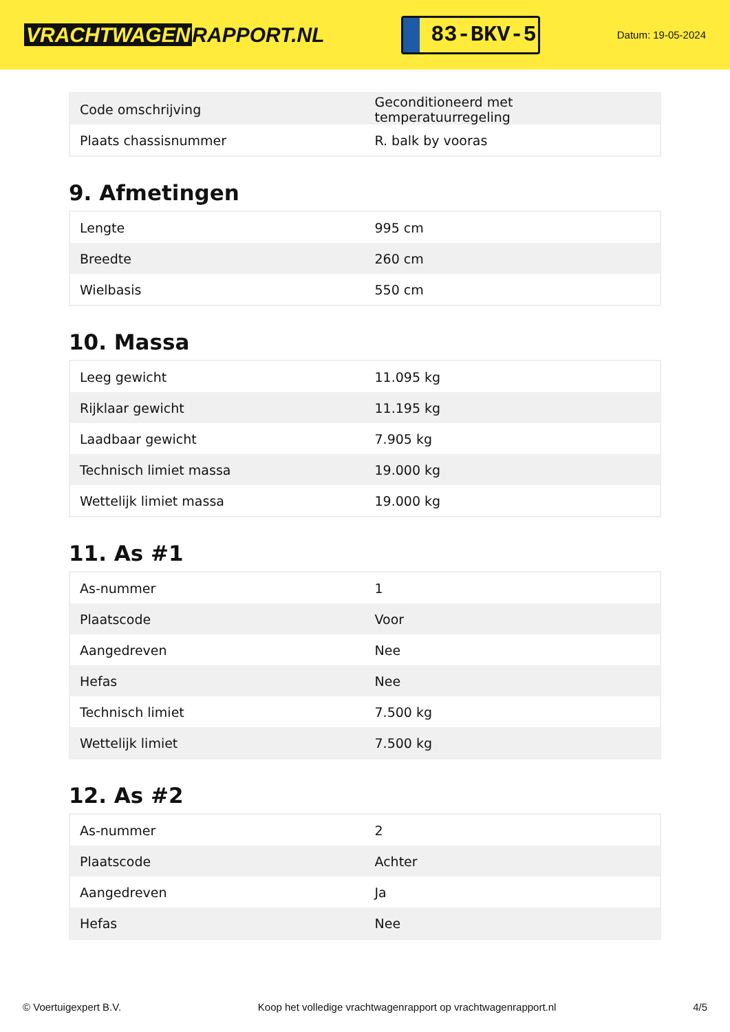VRACHTWAGEN RAPPORT.NL
83-BKV-5
Datum: 19-05-2024
| Code omschrijving | Geconditioneerd met temperatuurregeling |
| Plaats chassisnummer | R. balk by vooras |
9. Afmetingen
| Lengte | 995 cm |
| Breedte | 260 cm |
| Wielbasis | 550 cm |
10. Massa
| Leeg gewicht | 11.095 kg |
| Rijklaar gewicht | 11.195 kg |
| Laadbaar gewicht | 7.905 kg |
| Technisch limiet massa | 19.000 kg |
| Wettelijk limiet massa | 19.000 kg |
11. As #1
| As-nummer | 1 |
| Plaatscode | Voor |
| Aangedreven | Nee |
| Hefas | Nee |
| Technisch limiet | 7.500 kg |
| Wettelijk limiet | 7.500 kg |
12. As #2
| As-nummer | 2 |
| Plaatscode | Achter |
| Aangedreven | Ja |
| Hefas | Nee |
© Voertuigexpert B.V. Koop het volledige vrachtwagenrapport op vrachtwagenrapport.nl 4/5